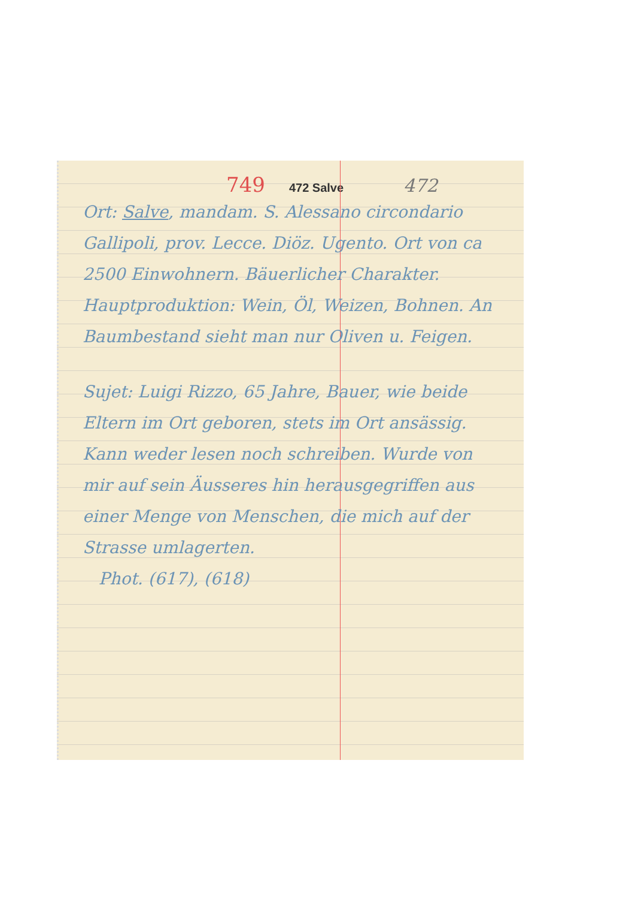749 472 Salve 472
Ort: Salve, mandam. S. Alessano circondario Gallipoli, prov. Lecce. Diöz. Ugento. Ort von ca 2500 Einwohnern. Bäuerlicher Charakter. Hauptproduktion: Wein, Öl, Weizen, Bohnen. An Baumbestand sieht man nur Oliven u. Feigen.
Sujet: Luigi Rizzo, 65 Jahre, Bauer, wie beide Eltern im Ort geboren, stets im Ort ansässig. Kann weder lesen noch schreiben. Wurde von mir auf sein Äusseres hin herausgegriffen aus einer Menge von Menschen, die mich auf der Strasse umlagerten.
Phot. (617), (618)